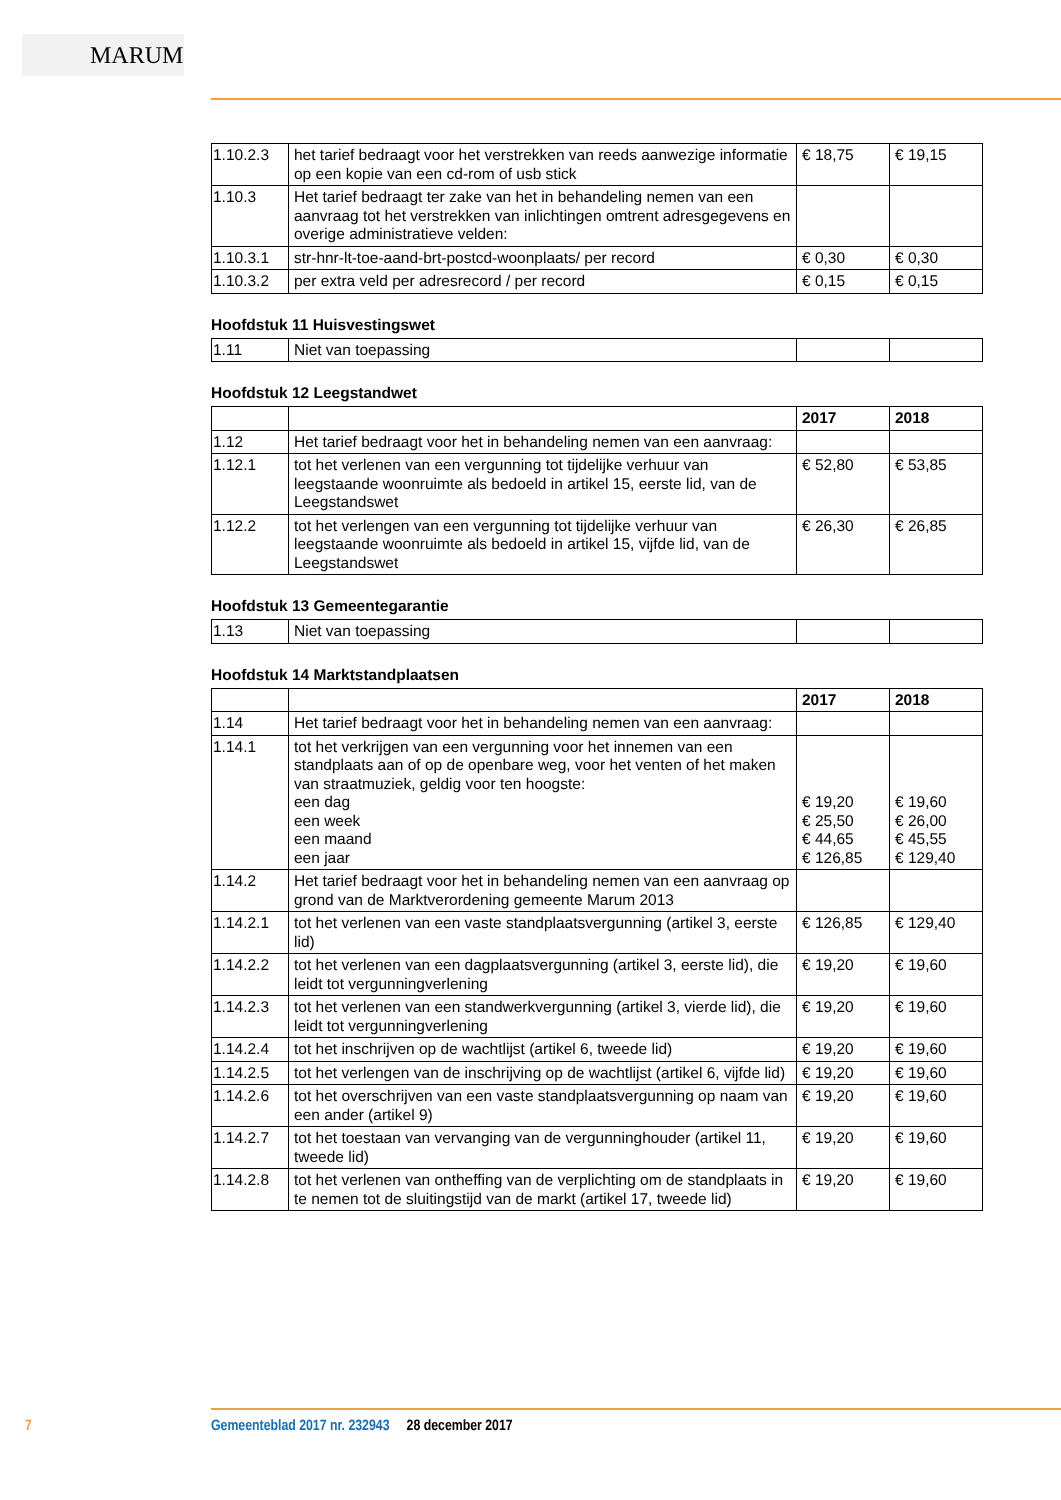MARUM
| 1.10.2.3 | het tarief bedraagt voor het verstrekken van reeds aanwezige informatie op een kopie van een cd-rom of usb stick | € 18,75 | € 19,15 |
| 1.10.3 | Het tarief bedraagt ter zake van het in behandeling nemen van een aanvraag tot het verstrekken van inlichtingen omtrent adresgegevens en overige administratieve velden: | | |
| 1.10.3.1 | str-hnr-lt-toe-aand-brt-postcd-woonplaats/ per record | € 0,30 | € 0,30 |
| 1.10.3.2 | per extra veld per adresrecord / per record | € 0,15 | € 0,15 |
Hoofdstuk 11 Huisvestingswet
| 1.11 | Niet van toepassing | | |
Hoofdstuk 12 Leegstandwet
| | | 2017 | 2018 |
| --- | --- | --- | --- |
| 1.12 | Het tarief bedraagt voor het in behandeling nemen van een aanvraag: | | |
| 1.12.1 | tot het verlenen van een vergunning tot tijdelijke verhuur van leegstaande woonruimte als bedoeld in artikel 15, eerste lid, van de Leegstandswet | € 52,80 | € 53,85 |
| 1.12.2 | tot het verlengen van een vergunning tot tijdelijke verhuur van leegstaande woonruimte als bedoeld in artikel 15, vijfde lid, van de Leegstandswet | € 26,30 | € 26,85 |
Hoofdstuk 13 Gemeentegarantie
| 1.13 | Niet van toepassing | | |
Hoofdstuk 14 Marktstandplaatsen
| | | 2017 | 2018 |
| --- | --- | --- | --- |
| 1.14 | Het tarief bedraagt voor het in behandeling nemen van een aanvraag: | | |
| 1.14.1 | tot het verkrijgen van een vergunning voor het innemen van een standplaats aan of op de openbare weg, voor het venten of het maken van straatmuziek, geldig voor ten hoogste: een dag een week een maand een jaar | € 19,20 € 25,50 € 44,65 € 126,85 | € 19,60 € 26,00 € 45,55 € 129,40 |
| 1.14.2 | Het tarief bedraagt voor het in behandeling nemen van een aanvraag op grond van de Marktverordening gemeente Marum 2013 | | |
| 1.14.2.1 | tot het verlenen van een vaste standplaatsvergunning (artikel 3, eerste lid) | € 126,85 | € 129,40 |
| 1.14.2.2 | tot het verlenen van een dagplaatsvergunning (artikel 3, eerste lid), die leidt tot vergunningverlening | € 19,20 | € 19,60 |
| 1.14.2.3 | tot het verlenen van een standwerkvergunning (artikel 3, vierde lid), die leidt tot vergunningverlening | € 19,20 | € 19,60 |
| 1.14.2.4 | tot het inschrijven op de wachtlijst (artikel 6, tweede lid) | € 19,20 | € 19,60 |
| 1.14.2.5 | tot het verlengen van de inschrijving op de wachtlijst (artikel 6, vijfde lid) | € 19,20 | € 19,60 |
| 1.14.2.6 | tot het overschrijven van een vaste standplaatsvergunning op naam van een ander (artikel 9) | € 19,20 | € 19,60 |
| 1.14.2.7 | tot het toestaan van vervanging van de vergunninghouder (artikel 11, tweede lid) | € 19,20 | € 19,60 |
| 1.14.2.8 | tot het verlenen van ontheffing van de verplichting om de standplaats in te nemen tot de sluitingstijd van de markt (artikel 17, tweede lid) | € 19,20 | € 19,60 |
7 Gemeenteblad 2017 nr. 232943 28 december 2017